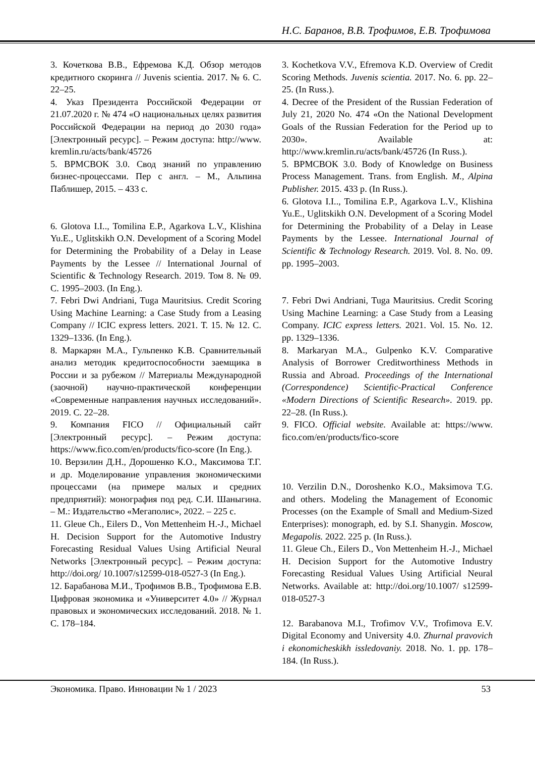Н.С. Баранов, В.В. Трофимов, Е.В. Трофимова
3. Кочеткова В.В., Ефремова К.Д. Обзор методов кредитного скоринга // Juvenis scientia. 2017. № 6. С. 22–25.
4. Указ Президента Российской Федерации от 21.07.2020 г. № 474 «О национальных целях развития Российской Федерации на период до 2030 года» [Электронный ресурс]. – Режим доступа: http://www. kremlin.ru/acts/bank/45726
5. BPMCBOK 3.0. Свод знаний по управлению бизнес-процессами. Пер с англ. – М., Альпина Паблишер, 2015. – 433 с.
6. Glotova I.I.., Tomilina E.P., Agarkova L.V., Klishina Yu.E., Uglitskikh O.N. Development of a Scoring Model for Determining the Probability of a Delay in Lease Payments by the Lessee // International Journal of Scientific & Technology Research. 2019. Том 8. № 09. С. 1995–2003. (In Eng.).
7. Febri Dwi Andriani, Tuga Mauritsius. Credit Scoring Using Machine Learning: a Case Study from a Leasing Company // ICIC express letters. 2021. Т. 15. № 12. С. 1329–1336. (In Eng.).
8. Маркарян М.А., Гульпенко К.В. Сравнительный анализ методик кредитоспособности заемщика в России и за рубежом // Материалы Международной (заочной) научно-практической конференции «Современные направления научных исследований». 2019. С. 22–28.
9. Компания FICO // Официальный сайт [Электронный ресурс]. – Режим доступа: https://www.fico.com/en/products/fico-score (In Eng.).
10. Верзилин Д.Н., Дорошенко К.О., Максимова Т.Г. и др. Моделирование управления экономическими процессами (на примере малых и средних предприятий): монография под ред. С.И. Шаныгина. – М.: Издательство «Мегаполис», 2022. – 225 с.
11. Gleue Ch., Eilers D., Von Mettenheim H.-J., Michael H. Decision Support for the Automotive Industry Forecasting Residual Values Using Artificial Neural Networks [Электронный ресурс]. – Режим доступа: http://doi.org/ 10.1007/s12599-018-0527-3 (In Eng.).
12. Барабанова М.И., Трофимов В.В., Трофимова Е.В. Цифровая экономика и «Университет 4.0» // Журнал правовых и экономических исследований. 2018. № 1. С. 178–184.
3. Kochetkova V.V., Efremova K.D. Overview of Credit Scoring Methods. Juvenis scientia. 2017. No. 6. pp. 22–25. (In Russ.).
4. Decree of the President of the Russian Federation of July 21, 2020 No. 474 «On the National Development Goals of the Russian Federation for the Period up to 2030». Available at: http://www.kremlin.ru/acts/bank/45726 (In Russ.).
5. BPMCBOK 3.0. Body of Knowledge on Business Process Management. Trans. from English. M., Alpina Publisher. 2015. 433 p. (In Russ.).
6. Glotova I.I.., Tomilina E.P., Agarkova L.V., Klishina Yu.E., Uglitskikh O.N. Development of a Scoring Model for Determining the Probability of a Delay in Lease Payments by the Lessee. International Journal of Scientific & Technology Research. 2019. Vol. 8. No. 09. pp. 1995–2003.
7. Febri Dwi Andriani, Tuga Mauritsius. Credit Scoring Using Machine Learning: a Case Study from a Leasing Company. ICIC express letters. 2021. Vol. 15. No. 12. pp. 1329–1336.
8. Markaryan M.A., Gulpenko K.V. Comparative Analysis of Borrower Creditworthiness Methods in Russia and Abroad. Proceedings of the International (Correspondence) Scientific-Practical Conference «Modern Directions of Scientific Research». 2019. pp. 22–28. (In Russ.).
9. FICO. Official website. Available at: https://www. fico.com/en/products/fico-score
10. Verzilin D.N., Doroshenko K.O., Maksimova T.G. and others. Modeling the Management of Economic Processes (on the Example of Small and Medium-Sized Enterprises): monograph, ed. by S.I. Shanygin. Moscow, Megapolis. 2022. 225 p. (In Russ.).
11. Gleue Ch., Eilers D., Von Mettenheim H.-J., Michael H. Decision Support for the Automotive Industry Forecasting Residual Values Using Artificial Neural Networks. Available at: http://doi.org/10.1007/ s12599-018-0527-3
12. Barabanova M.I., Trofimov V.V., Trofimova E.V. Digital Economy and University 4.0. Zhurnal pravovich i ekonomicheskikh issledovaniy. 2018. No. 1. pp. 178–184. (In Russ.).
Экономика. Право. Инновации № 1 / 2023 53